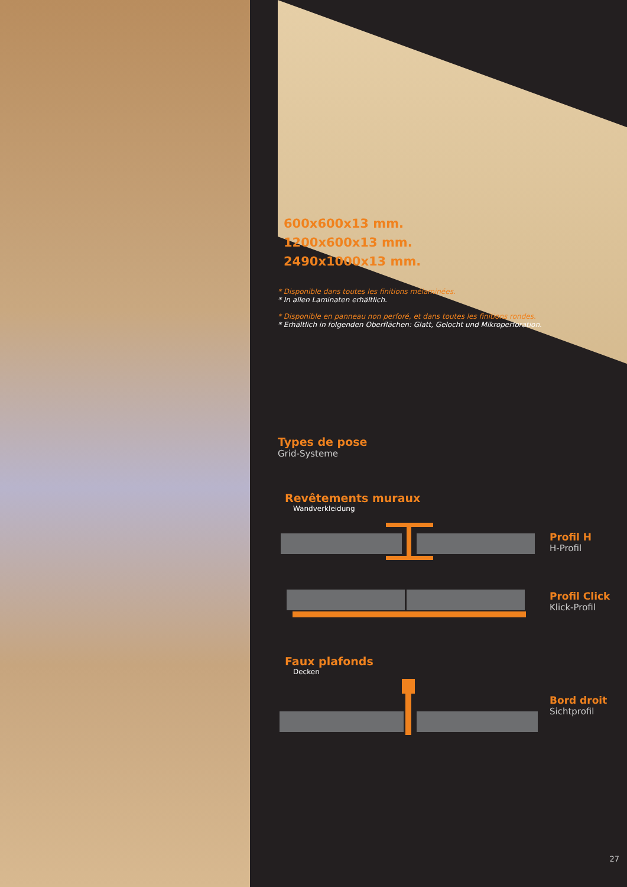600x600x13 mm.
1200x600x13 mm.
2490x1000x13 mm.
* Disponible dans toutes les finitions mélaminées.
* In allen Laminaten erhältlich.
* Disponible en panneau non perforé, et dans toutes les finitions rondes.
* Erhältlich in folgenden Oberflächen: Glatt, Gelocht und Mikroperforation.
Types de pose
Grid-Systeme
Revêtements muraux
Wandverkleidung
Profil H
H-Profil
Profil Click
Klick-Profil
Faux plafonds
Decken
Bord droit
Sichtprofil
27